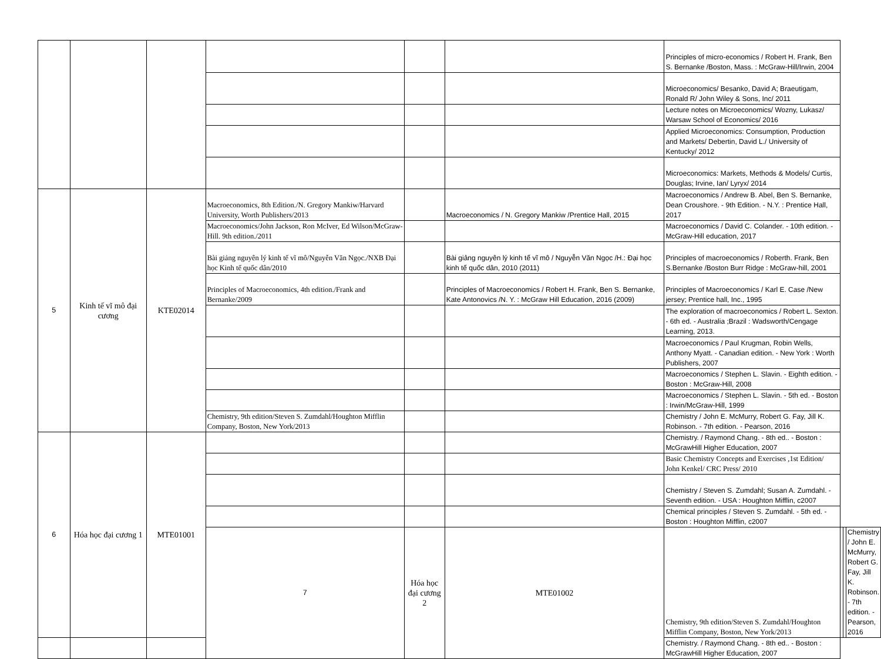| | | | | | | Principles of micro-economics / Robert H. Frank, Ben S. Bernanke /Boston, Mass. : McGraw-Hill/Irwin, 2004 | | | |
| | | | | | | Microeconomics/ Besanko, David A; Braeutigam, Ronald R/ John Wiley & Sons, Inc/ 2011 | | | |
| | | | | | | Lecture notes on Microeconomics/ Wozny, Lukasz/ Warsaw School of Economics/ 2016 | | | |
| | | | | | | Applied Microeconomics: Consumption, Production and Markets/ Debertin, David L./ University of Kentucky/ 2012 | | | |
| | | | | | | Microeconomics: Markets, Methods & Models/ Curtis, Douglas; Irvine, Ian/ Lyryx/ 2014 | | | |
| 5 | Kinh tế vĩ mô đại cương | KTE02014 | Macroeconomics, 8th Edition./N. Gregory Mankiw/Harvard University, Worth Publishers/2013 | | Macroeconomics / N. Gregory Mankiw /Prentice Hall, 2015 | Macroeconomics / Andrew B. Abel, Ben S. Bernanke, Dean Croushore. - 9th Edition. - N.Y. : Prentice Hall, 2017 | | | |
| | | | Macroeconomics/John Jackson, Ron McIver, Ed Wilson/McGraw-Hill. 9th edition./2011 | | | Macroeconomics / David C. Colander. - 10th edition. - McGraw-Hill education, 2017 | | | |
| | | | Bài giảng nguyên lý kinh tế vĩ mô/Nguyễn Văn Ngọc./NXB Đại học Kinh tế quốc dân/2010 | | Bài giảng nguyên lý kinh tế vĩ mô / Nguyễn Văn Ngọc /H.: Đại học kinh tế quốc dân, 2010 (2011) | Principles of macroeconomics / Roberth. Frank, Ben S.Bernanke /Boston Burr Ridge : McGraw-hill, 2001 | | | |
| | | | Principles of Macroeconomics, 4th edition./Frank and Bernanke/2009 | | Principles of Macroeconomics / Robert H. Frank, Ben S. Bernanke, Kate Antonovics /N. Y. : McGraw Hill Education, 2016 (2009) | Principles of Macroeconomics / Karl E. Case /New jersey; Prentice hall, Inc., 1995 | | | |
| | | | | | | The exploration of macroeconomics / Robert L. Sexton. - 6th ed. - Australia ;Brazil : Wadsworth/Cengage Learning, 2013. | | | |
| | | | | | | Macroeconomics / Paul Krugman, Robin Wells, Anthony Myatt. - Canadian edition. - New York : Worth Publishers, 2007 | | | |
| | | | | | | Macroeconomics / Stephen L. Slavin. - Eighth edition. - Boston : McGraw-Hill, 2008 | | | |
| | | | | | | Macroeconomics / Stephen L. Slavin. - 5th ed. - Boston : Irwin/McGraw-Hill, 1999 | | | |
| | | | Chemistry, 9th edition/Steven S. Zumdahl/Houghton Mifflin Company, Boston, New York/2013 | | | Chemistry / John E. McMurry, Robert G. Fay, Jill K. Robinson. - 7th edition. - Pearson, 2016 | | | |
| 6 | Hóa học đại cương 1 | MTE01001 | | | | Chemistry. / Raymond Chang. - 8th ed.. - Boston : McGrawHill Higher Education, 2007 | | | |
| | | | | | | Basic Chemistry Concepts and Exercises ,1st Edition/ John Kenkel/ CRC Press/ 2010 | | | |
| | | | | | | Chemistry / Steven S. Zumdahl; Susan A. Zumdahl. - Seventh edition. - USA : Houghton Mifflin, c2007 | | | |
| | | | | | | Chemical principles / Steven S. Zumdahl. - 5th ed. - Boston : Houghton Mifflin, c2007 | | | |
| | | | 7 | Hóa học đại cương 2 | MTE01002 | Chemistry, 9th edition/Steven S. Zumdahl/Houghton Mifflin Company, Boston, New York/2013 | | | Chemistry / John E. McMurry, Robert G. Fay, Jill K. Robinson. - 7th edition. - Pearson, 2016 |
| | | | | | | Chemistry. / Raymond Chang. - 8th ed.. - Boston : McGrawHill Higher Education, 2007 | | | |